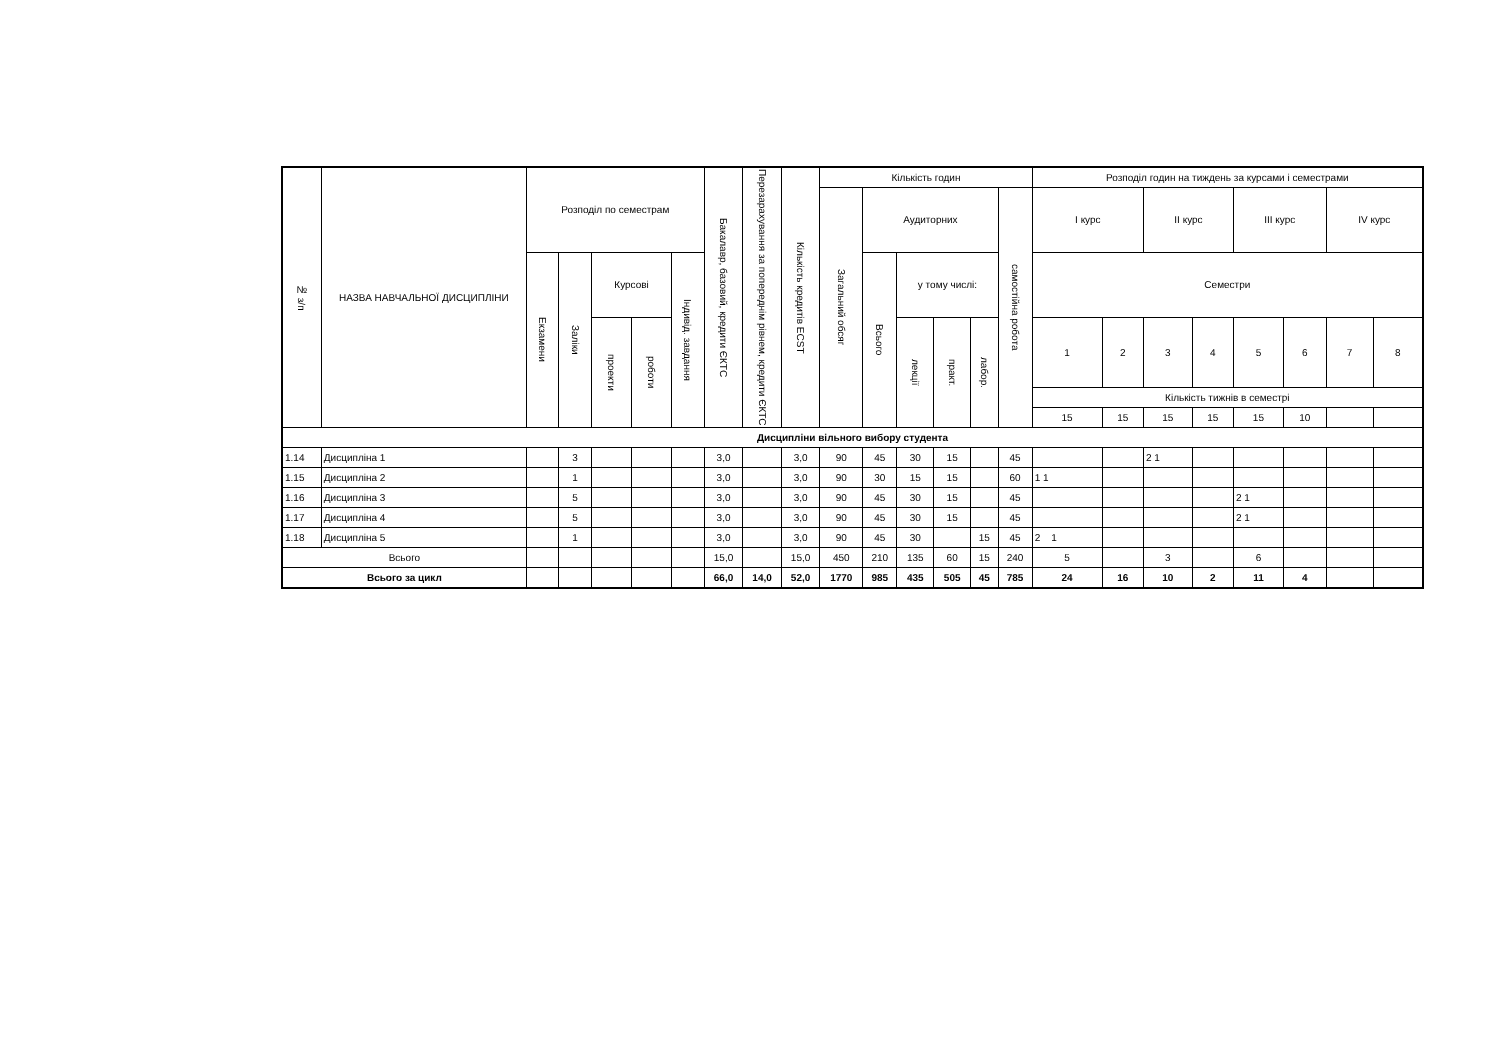| № з/п | НАЗВА НАВЧАЛЬНОЇ ДИСЦИПЛІНИ | Розподіл по семестрам | | | | | Бакалавр, базовий, кредити ЄКТС | Перезарахування за попереднім рівнем, кредити ЄКТС | Кількість кредитів ECST | Кількість годин | | | | | | Розподіл годин на тиждень за курсами і семестрами | | | | | | | |
| --- | --- | --- | --- | --- | --- | --- | --- | --- | --- | --- | --- | --- | --- | --- | --- | --- | --- | --- | --- | --- | --- | --- | --- |
| | | | | | | | | | | Загальний обсяг | Аудиторних | | | | самостійна робота | І курс | | ІІ курс | | ІІІ курс | | IV курс | |
| | | Екзамени | Заліки | Курсові | | Індивід. завдання | | | | | Всього | у тому числі: | | | | Семестри | | | | | | | |
| | | | | проекти | роботи | | | | | | | лекції | практ. | лабор. | | 1 | 2 | 3 | 4 | 5 | 6 | 7 | 8 |
| | | | | | | | | | | | | | | | | Кількість тижнів в семестрі | | | | | | | |
| | | | | | | | | | | | | | | | | 15 | 15 | 15 | 15 | 15 | 10 | | |
| Дисципліни вільного вибору студента | | | | | | | | | | | | | | | | | | | | | | | |
| 1.14 | Дисципліна 1 | | 3 | | | | 3,0 | | 3,0 | 90 | 45 | 30 | 15 | | 45 | | | 2 1 | | | | | |
| 1.15 | Дисципліна 2 | | 1 | | | | 3,0 | | 3,0 | 90 | 30 | 15 | 15 | | 60 | 1 1 | | | | | | | |
| 1.16 | Дисципліна 3 | | 5 | | | | 3,0 | | 3,0 | 90 | 45 | 30 | 15 | | 45 | | | | | 2 1 | | | |
| 1.17 | Дисципліна 4 | | 5 | | | | 3,0 | | 3,0 | 90 | 45 | 30 | 15 | | 45 | | | | | 2 1 | | | |
| 1.18 | Дисципліна 5 | | 1 | | | | 3,0 | | 3,0 | 90 | 45 | 30 | | 15 | 45 | 2 1 | | | | | | | |
| Всього | | | | | | | 15,0 | | 15,0 | 450 | 210 | 135 | 60 | 15 | 240 | 5 | | 3 | | 6 | | | |
| Всього за цикл | | | | | | | 66,0 | 14,0 | 52,0 | 1770 | 985 | 435 | 505 | 45 | 785 | 24 | 16 | 10 | 2 | 11 | 4 | | |